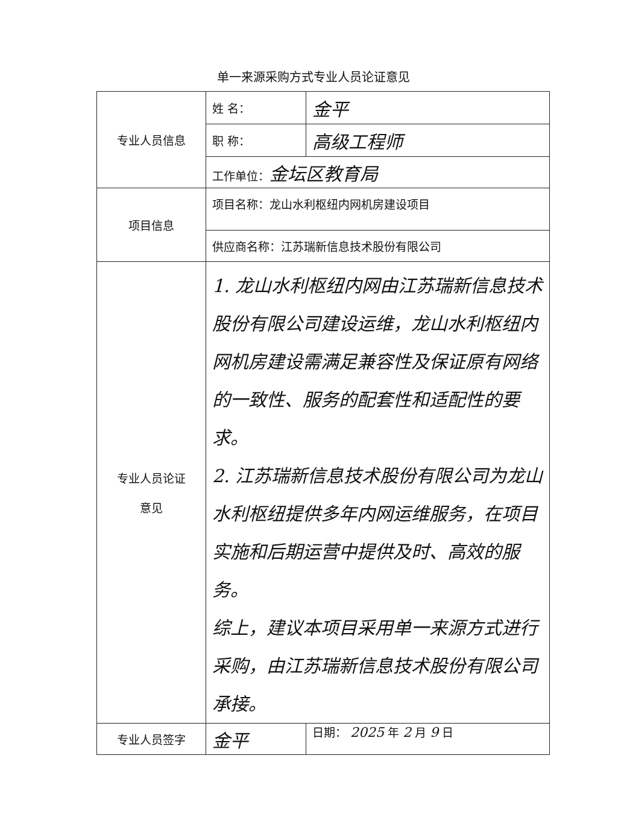单一来源采购方式专业人员论证意见
| 专业人员信息 | 姓 名： | 金平 |
| | 职 称： | 高级工程师 |
| | 工作单位： 金坛区教育局 | |
| 项目信息 | 项目名称：龙山水利枢纽内网机房建设项目 | |
| | 供应商名称：江苏瑞新信息技术股份有限公司 | |
| 专业人员论证 意见 | 1. 龙山水利枢纽内网由江苏瑞新信息技术股份有限公司建设运维，龙山水利枢纽内网机房建设需满足兼容性及保证原有网络的一致性、服务的配套性和适配性的要求。 2. 江苏瑞新信息技术股份有限公司为龙山水利枢纽提供多年内网运维服务，在项目实施和后期运营中提供及时、高效的服务。 综上，建议本项目采用单一来源方式进行采购，由江苏瑞新信息技术股份有限公司承接。 | |
| 专业人员签字 | 金平 | 日期： 2025 年 2 月 9 日 |